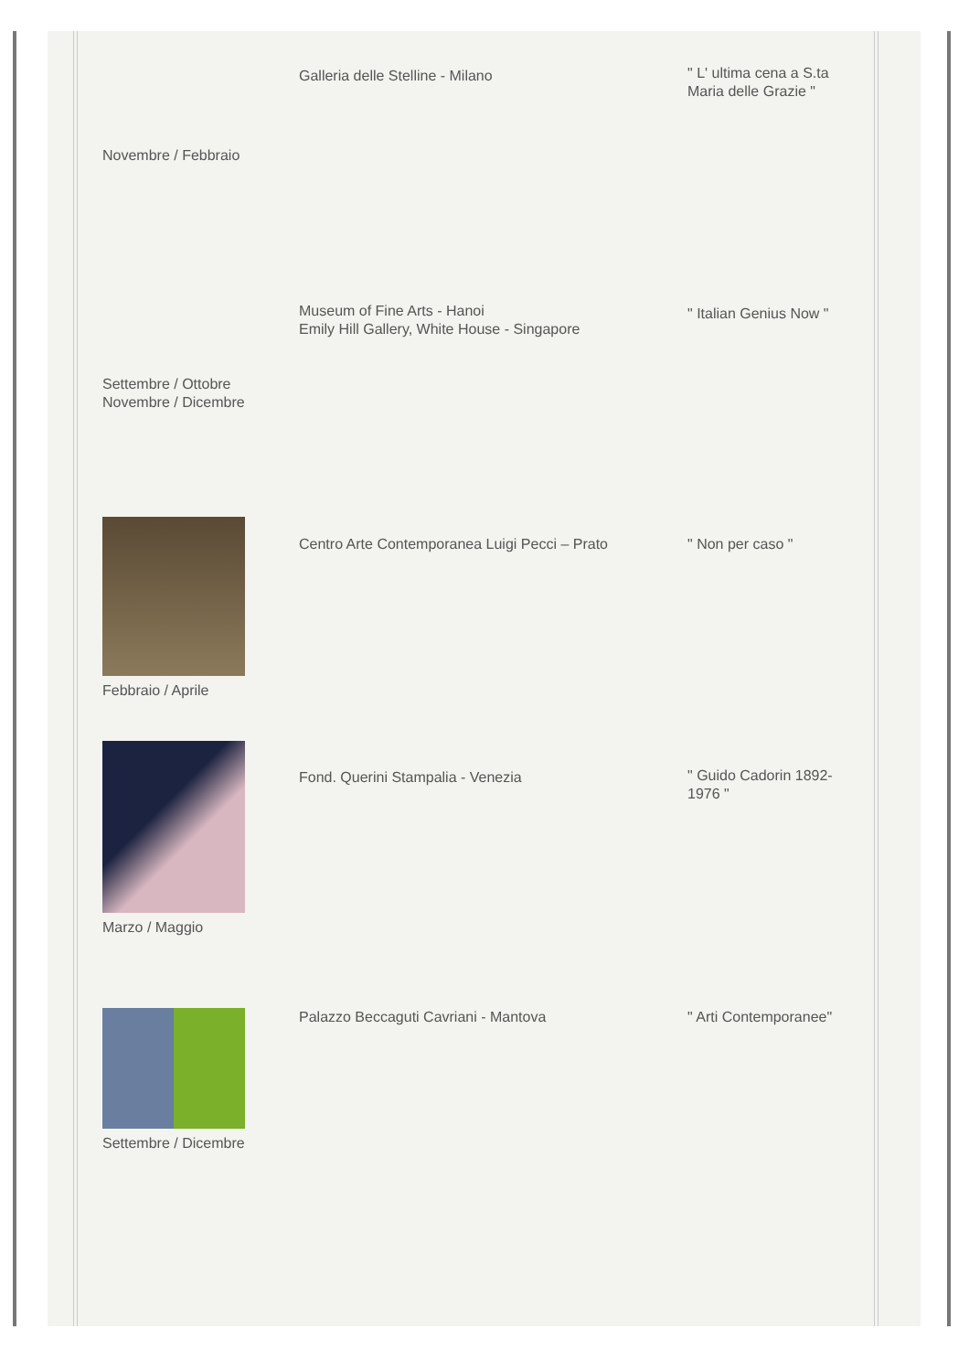| Novembre / Febbraio | Galleria delle Stelline - Milano | " L' ultima cena a S.ta Maria delle Grazie " |
| Settembre / Ottobre Novembre / Dicembre | Museum of Fine Arts - Hanoi Emily Hill Gallery, White House - Singapore | " Italian Genius Now " |
| Febbraio / Aprile | Centro Arte Contemporanea Luigi Pecci – Prato | " Non per caso " |
| Marzo / Maggio | Fond. Querini Stampalia - Venezia | " Guido Cadorin 1892-1976 " |
| Settembre / Dicembre | Palazzo Beccaguti Cavriani - Mantova | " Arti Contemporanee" |